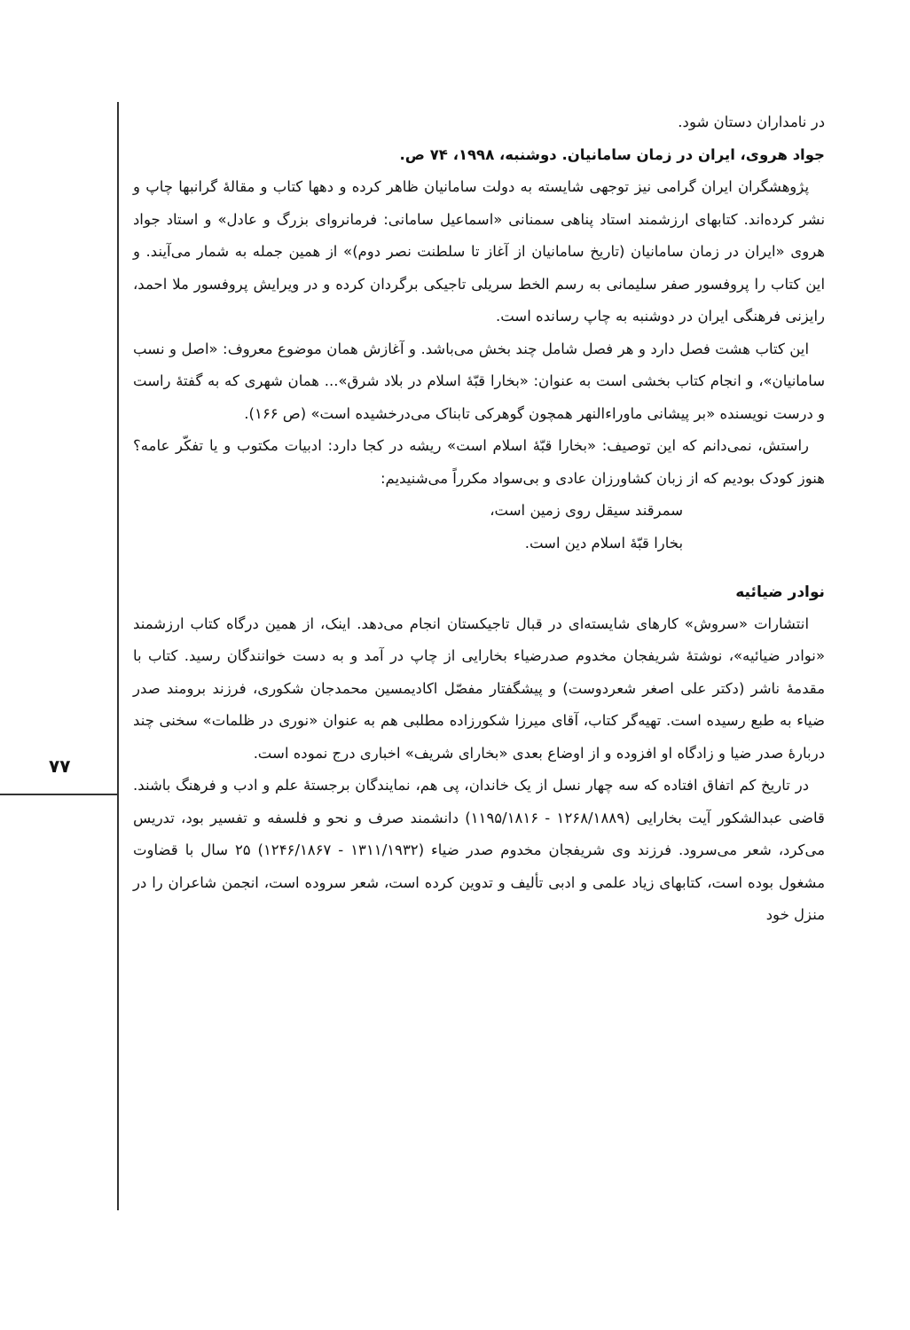۷۷
در نامداران دستان شود.
جواد هروی، ایران در زمان سامانیان. دوشنبه، ۱۹۹۸، ۷۴ ص.
پژوهشگران ایران گرامی نیز توجهی شایسته به دولت سامانیان ظاهر کرده و دهها کتاب و مقالهٔ گرانبها چاپ و نشر کرده‌اند. کتابهای ارزشمند استاد پناهی سمنانی «اسماعیل سامانی: فرمانروای بزرگ و عادل» و استاد جواد هروی «ایران در زمان سامانیان (تاریخ سامانیان از آغاز تا سلطنت نصر دوم)» از همین جمله به شمار می‌آیند. و این کتاب را پروفسور صفر سلیمانی به رسم الخط سریلی تاجیکی برگردان کرده و در ویرایش پروفسور ملا احمد، رایزنی فرهنگی ایران در دوشنبه به چاپ رسانده است.
این کتاب هشت فصل دارد و هر فصل شامل چند بخش می‌باشد. و آغازش همان موضوع معروف: «اصل و نسب سامانیان»، و انجام کتاب بخشی است به عنوان: «بخارا قبّهٔ اسلام در بلاد شرق»... همان شهری که به گفتهٔ راست و درست نویسنده «بر پیشانی ماوراءالنهر همچون گوهرکی تابناک می‌درخشیده است» (ص ۱۶۶).
راستش، نمی‌دانم که این توصیف: «بخارا قبّهٔ اسلام است» ریشه در کجا دارد: ادبیات مکتوب و یا تفکّر عامه؟ هنوز کودک بودیم که از زبان کشاورزان عادی و بی‌سواد مکرراً می‌شنیدیم:
سمرقند سیقل روی زمین است،
بخارا قبّهٔ اسلام دین است.
نوادر ضیائیه
انتشارات «سروش» کارهای شایسته‌ای در قبال تاجیکستان انجام می‌دهد. اینک، از همین درگاه کتاب ارزشمند «نوادر ضیائیه»، نوشتهٔ شریفجان مخدوم صدرضیاء بخارایی از چاپ در آمد و به دست خوانندگان رسید. کتاب با مقدمهٔ ناشر (دکتر علی اصغر شعردوست) و پیشگفتار مفصّل اکادیمسین محمدجان شکوری، فرزند برومند صدر ضیاء به طبع رسیده است. تهیه‌گر کتاب، آقای میرزا شکورزاده مطلبی هم به عنوان «نوری در ظلمات» سخنی چند دربارهٔ صدر ضیا و زادگاه او افزوده و از اوضاع بعدی «بخارای شریف» اخباری درج نموده است.
در تاریخ کم اتفاق افتاده که سه چهار نسل از یک خاندان، پی هم، نمایندگان برجستهٔ علم و ادب و فرهنگ باشند. قاضی عبدالشکور آیت بخارایی (۱۲۶۸/۱۸۸۹ - ۱۱۹۵/۱۸۱۶) دانشمند صرف و نحو و فلسفه و تفسیر بود، تدریس می‌کرد، شعر می‌سرود. فرزند وی شریفجان مخدوم صدر ضیاء (۱۳۱۱/۱۹۳۲ - ۱۲۴۶/۱۸۶۷) ۲۵ سال با قضاوت مشغول بوده است، کتابهای زیاد علمی و ادبی تألیف و تدوین کرده است، شعر سروده است، انجمن شاعران را در منزل خود